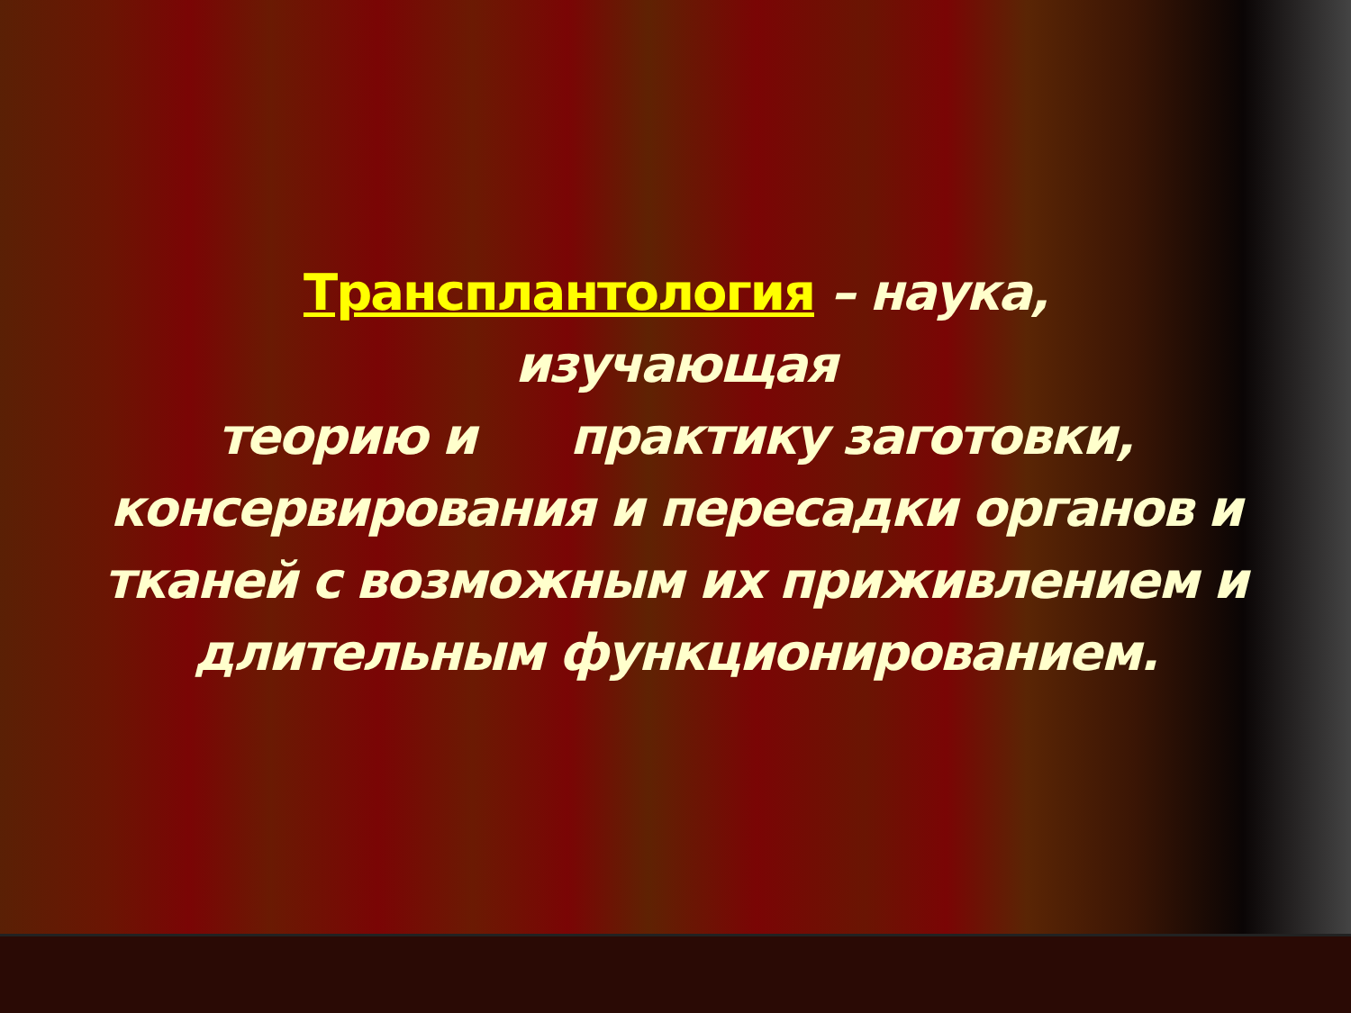Трансплантология – наука,
изучающая
теорию и практику заготовки, консервирования и пересадки органов и тканей с возможным их приживлением и длительным функционированием.